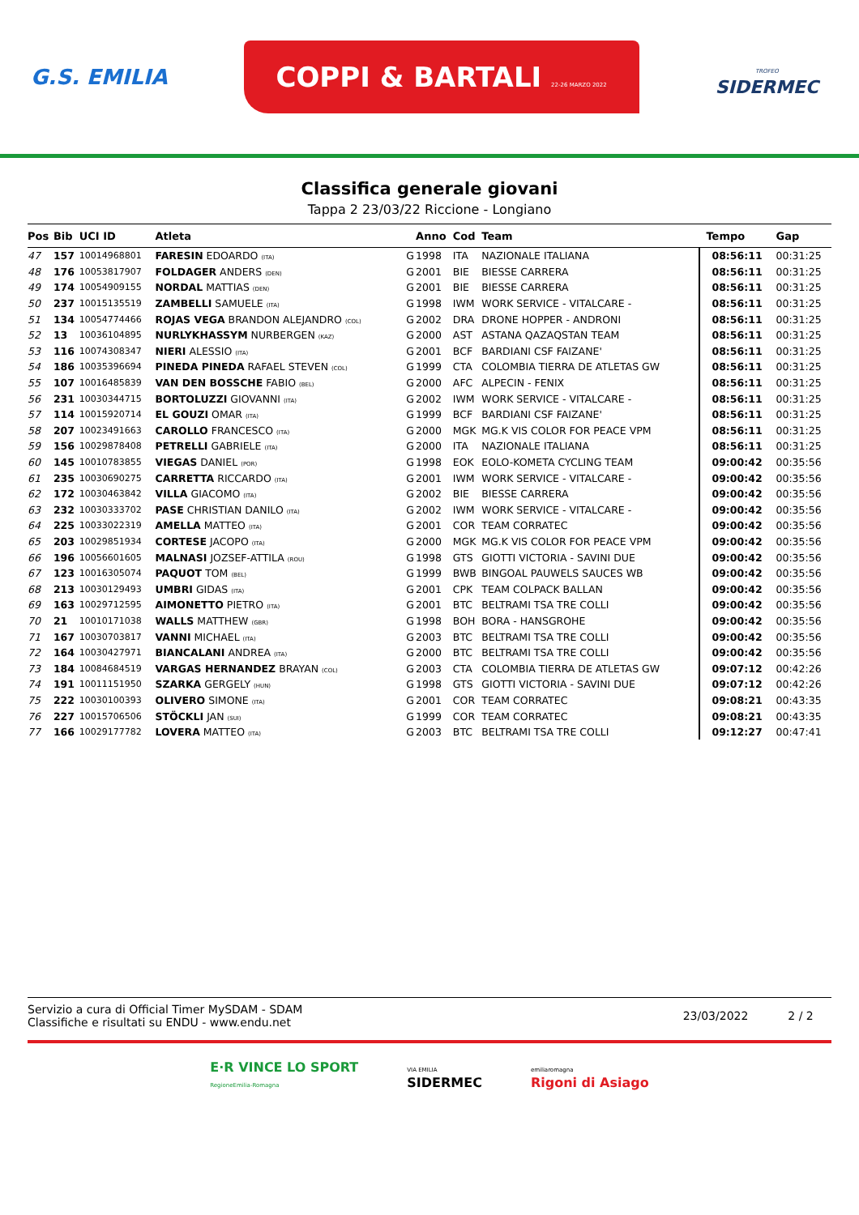G.S. EMILIA
COPPI & BARTALI 22-26 MARZO 2022
TROFEO
SIDERMEC
Classifica generale giovani
Tappa 2 23/03/22 Riccione - Longiano
| Pos | Bib | UCI ID | Atleta | | Anno | Cod | Team | Tempo | Gap |
| --- | --- | --- | --- | --- | --- | --- | --- | --- | --- |
| 47 | 157 | 10014968801 | FARESIN EDOARDO (ITA) | G | 1998 | ITA | NAZIONALE ITALIANA | 08:56:11 | 00:31:25 |
| 48 | 176 | 10053817907 | FOLDAGER ANDERS (DEN) | G | 2001 | BIE | BIESSE CARRERA | 08:56:11 | 00:31:25 |
| 49 | 174 | 10054909155 | NORDAL MATTIAS (DEN) | G | 2001 | BIE | BIESSE CARRERA | 08:56:11 | 00:31:25 |
| 50 | 237 | 10015135519 | ZAMBELLI SAMUELE (ITA) | G | 1998 | IWM | WORK SERVICE - VITALCARE - | 08:56:11 | 00:31:25 |
| 51 | 134 | 10054774466 | ROJAS VEGA BRANDON ALEJANDRO (COL) | G | 2002 | DRA | DRONE HOPPER - ANDRONI | 08:56:11 | 00:31:25 |
| 52 | 13 | 10036104895 | NURLYKHASSYM NURBERGEN (KAZ) | G | 2000 | AST | ASTANA QAZAQSTAN TEAM | 08:56:11 | 00:31:25 |
| 53 | 116 | 10074308347 | NIERI ALESSIO (ITA) | G | 2001 | BCF | BARDIANI CSF FAIZANE' | 08:56:11 | 00:31:25 |
| 54 | 186 | 10035396694 | PINEDA PINEDA RAFAEL STEVEN (COL) | G | 1999 | CTA | COLOMBIA TIERRA DE ATLETAS GW | 08:56:11 | 00:31:25 |
| 55 | 107 | 10016485839 | VAN DEN BOSSCHE FABIO (BEL) | G | 2000 | AFC | ALPECIN - FENIX | 08:56:11 | 00:31:25 |
| 56 | 231 | 10030344715 | BORTOLUZZI GIOVANNI (ITA) | G | 2002 | IWM | WORK SERVICE - VITALCARE - | 08:56:11 | 00:31:25 |
| 57 | 114 | 10015920714 | EL GOUZI OMAR (ITA) | G | 1999 | BCF | BARDIANI CSF FAIZANE' | 08:56:11 | 00:31:25 |
| 58 | 207 | 10023491663 | CAROLLO FRANCESCO (ITA) | G | 2000 | MGK | MG.K VIS COLOR FOR PEACE VPM | 08:56:11 | 00:31:25 |
| 59 | 156 | 10029878408 | PETRELLI GABRIELE (ITA) | G | 2000 | ITA | NAZIONALE ITALIANA | 08:56:11 | 00:31:25 |
| 60 | 145 | 10010783855 | VIEGAS DANIEL (POR) | G | 1998 | EOK | EOLO-KOMETA CYCLING TEAM | 09:00:42 | 00:35:56 |
| 61 | 235 | 10030690275 | CARRETTA RICCARDO (ITA) | G | 2001 | IWM | WORK SERVICE - VITALCARE - | 09:00:42 | 00:35:56 |
| 62 | 172 | 10030463842 | VILLA GIACOMO (ITA) | G | 2002 | BIE | BIESSE CARRERA | 09:00:42 | 00:35:56 |
| 63 | 232 | 10030333702 | PASE CHRISTIAN DANILO (ITA) | G | 2002 | IWM | WORK SERVICE - VITALCARE - | 09:00:42 | 00:35:56 |
| 64 | 225 | 10033022319 | AMELLA MATTEO (ITA) | G | 2001 | COR | TEAM CORRATEC | 09:00:42 | 00:35:56 |
| 65 | 203 | 10029851934 | CORTESE JACOPO (ITA) | G | 2000 | MGK | MG.K VIS COLOR FOR PEACE VPM | 09:00:42 | 00:35:56 |
| 66 | 196 | 10056601605 | MALNASI JOZSEF-ATTILA (ROU) | G | 1998 | GTS | GIOTTI VICTORIA - SAVINI DUE | 09:00:42 | 00:35:56 |
| 67 | 123 | 10016305074 | PAQUOT TOM (BEL) | G | 1999 | BWB | BINGOAL PAUWELS SAUCES WB | 09:00:42 | 00:35:56 |
| 68 | 213 | 10030129493 | UMBRI GIDAS (ITA) | G | 2001 | CPK | TEAM COLPACK BALLAN | 09:00:42 | 00:35:56 |
| 69 | 163 | 10029712595 | AIMONETTO PIETRO (ITA) | G | 2001 | BTC | BELTRAMI TSA TRE COLLI | 09:00:42 | 00:35:56 |
| 70 | 21 | 10010171038 | WALLS MATTHEW (GBR) | G | 1998 | BOH | BORA - HANSGROHE | 09:00:42 | 00:35:56 |
| 71 | 167 | 10030703817 | VANNI MICHAEL (ITA) | G | 2003 | BTC | BELTRAMI TSA TRE COLLI | 09:00:42 | 00:35:56 |
| 72 | 164 | 10030427971 | BIANCALANI ANDREA (ITA) | G | 2000 | BTC | BELTRAMI TSA TRE COLLI | 09:00:42 | 00:35:56 |
| 73 | 184 | 10084684519 | VARGAS HERNANDEZ BRAYAN (COL) | G | 2003 | CTA | COLOMBIA TIERRA DE ATLETAS GW | 09:07:12 | 00:42:26 |
| 74 | 191 | 10011151950 | SZARKA GERGELY (HUN) | G | 1998 | GTS | GIOTTI VICTORIA - SAVINI DUE | 09:07:12 | 00:42:26 |
| 75 | 222 | 10030100393 | OLIVERO SIMONE (ITA) | G | 2001 | COR | TEAM CORRATEC | 09:08:21 | 00:43:35 |
| 76 | 227 | 10015706506 | STÖCKLI JAN (SUI) | G | 1999 | COR | TEAM CORRATEC | 09:08:21 | 00:43:35 |
| 77 | 166 | 10029177782 | LOVERA MATTEO (ITA) | G | 2003 | BTC | BELTRAMI TSA TRE COLLI | 09:12:27 | 00:47:41 |
Servizio a cura di Official Timer MySDAM - SDAM
Classifiche e risultati su ENDU - www.endu.net
23/03/2022 2 / 2
E·R VINCE LO SPORT
RegioneEmilia-Romagna
VIA EMILIA
SIDERMEC
emiliaromagna
Rigoni di Asiago